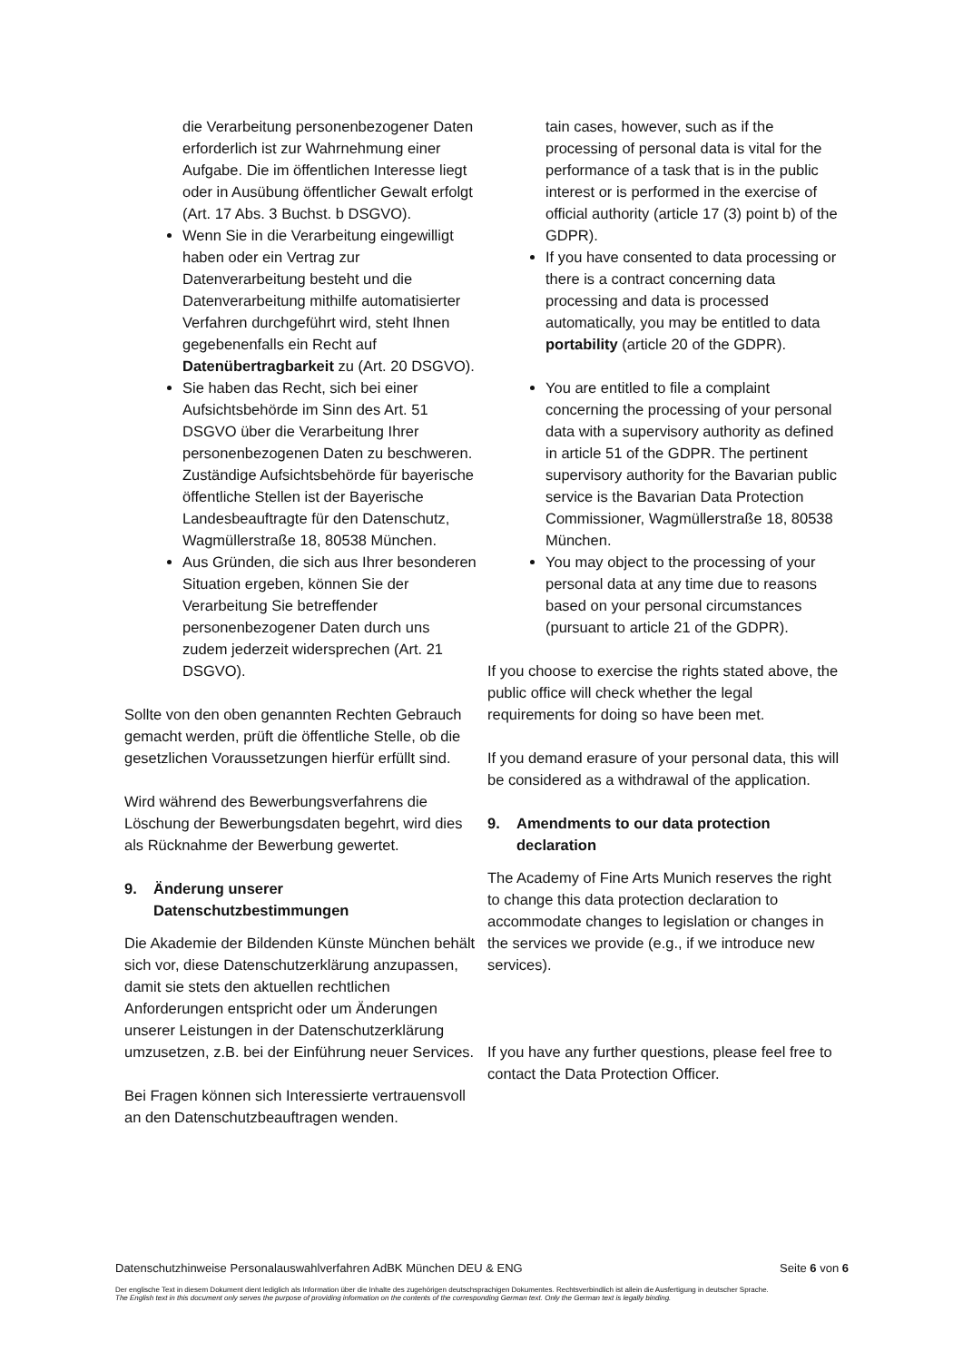die Verarbeitung personenbezogener Daten erforderlich ist zur Wahrnehmung einer Aufgabe. Die im öffentlichen Interesse liegt oder in Ausübung öffentlicher Gewalt erfolgt (Art. 17 Abs. 3 Buchst. b DSGVO).
Wenn Sie in die Verarbeitung eingewilligt haben oder ein Vertrag zur Datenverarbeitung besteht und die Datenverarbeitung mithilfe automatisierter Verfahren durchgeführt wird, steht Ihnen gegebenenfalls ein Recht auf Datenübertragbarkeit zu (Art. 20 DSGVO).
Sie haben das Recht, sich bei einer Aufsichtsbehörde im Sinn des Art. 51 DSGVO über die Verarbeitung Ihrer personenbezogenen Daten zu beschweren. Zuständige Aufsichtsbehörde für bayerische öffentliche Stellen ist der Bayerische Landesbeauftragte für den Datenschutz, Wagmüllerstraße 18, 80538 München.
Aus Gründen, die sich aus Ihrer besonderen Situation ergeben, können Sie der Verarbeitung Sie betreffender personenbezogener Daten durch uns zudem jederzeit widersprechen (Art. 21 DSGVO).
Sollte von den oben genannten Rechten Gebrauch gemacht werden, prüft die öffentliche Stelle, ob die gesetzlichen Voraussetzungen hierfür erfüllt sind.
Wird während des Bewerbungsverfahrens die Löschung der Bewerbungsdaten begehrt, wird dies als Rücknahme der Bewerbung gewertet.
9. Änderung unserer Datenschutzbestimmungen
Die Akademie der Bildenden Künste München behält sich vor, diese Datenschutzerklärung anzupassen, damit sie stets den aktuellen rechtlichen Anforderungen entspricht oder um Änderungen unserer Leistungen in der Datenschutzerklärung umzusetzen, z.B. bei der Einführung neuer Services.
Bei Fragen können sich Interessierte vertrauensvoll an den Datenschutzbeauftragen wenden.
tain cases, however, such as if the processing of personal data is vital for the performance of a task that is in the public interest or is performed in the exercise of official authority (article 17 (3) point b) of the GDPR).
If you have consented to data processing or there is a contract concerning data processing and data is processed automatically, you may be entitled to data portability (article 20 of the GDPR).
You are entitled to file a complaint concerning the processing of your personal data with a supervisory authority as defined in article 51 of the GDPR. The pertinent supervisory authority for the Bavarian public service is the Bavarian Data Protection Commissioner, Wagmüllerstraße 18, 80538 München.
You may object to the processing of your personal data at any time due to reasons based on your personal circumstances (pursuant to article 21 of the GDPR).
If you choose to exercise the rights stated above, the public office will check whether the legal requirements for doing so have been met.
If you demand erasure of your personal data, this will be considered as a withdrawal of the application.
9. Amendments to our data protection declaration
The Academy of Fine Arts Munich reserves the right to change this data protection declaration to accommodate changes to legislation or changes in the services we provide (e.g., if we introduce new services).
If you have any further questions, please feel free to contact the Data Protection Officer.
Datenschutzhinweise Personalauswahlverfahren AdBK München DEU & ENG Seite 6 von 6
Der englische Text in diesem Dokument dient lediglich als Information über die Inhalte des zugehörigen deutschsprachigen Dokumentes. Rechtsverbindlich ist allein die Ausfertigung in deutscher Sprache.
The English text in this document only serves the purpose of providing information on the contents of the corresponding German text. Only the German text is legally binding.